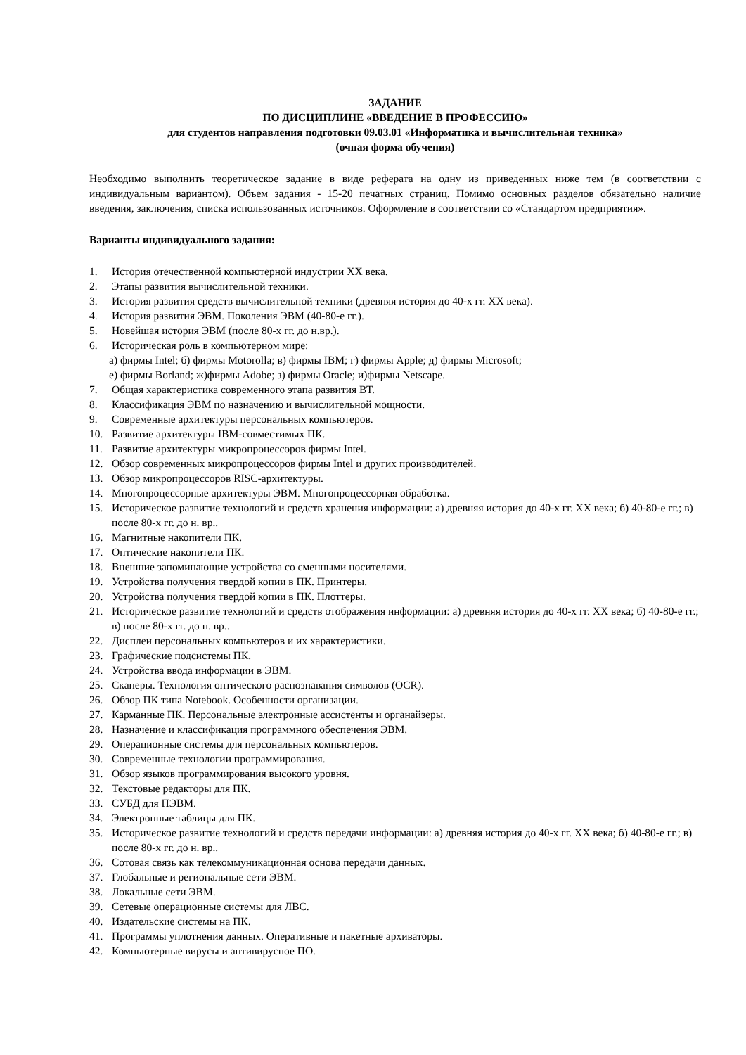ЗАДАНИЕ
ПО ДИСЦИПЛИНЕ «ВВЕДЕНИЕ В ПРОФЕССИЮ»
для студентов направления подготовки 09.03.01 «Информатика и вычислительная техника»
(очная форма обучения)
Необходимо выполнить теоретическое задание в виде реферата на одну из приведенных ниже тем (в соответствии с индивидуальным вариантом). Объем задания - 15-20 печатных страниц. Помимо основных разделов обязательно наличие введения, заключения, списка использованных источников. Оформление в соответствии со «Стандартом предприятия».
Варианты индивидуального задания:
1. История отечественной компьютерной индустрии XX века.
2. Этапы развития вычислительной техники.
3. История развития средств вычислительной техники (древняя история до 40-х гг. XX века).
4. История развития ЭВМ. Поколения ЭВМ (40-80-е гг.).
5. Новейшая история ЭВМ (после 80-х гг. до н.вр.).
6. Историческая роль в компьютерном мире:
а) фирмы Intel; б) фирмы Motorolla; в) фирмы IBM; г) фирмы Apple; д) фирмы Microsoft;
е) фирмы Borland; ж)фирмы Adobe; з) фирмы Oracle; и)фирмы Netscape.
7. Общая характеристика современного этапа развития ВТ.
8. Классификация ЭВМ по назначению и вычислительной мощности.
9. Современные архитектуры персональных компьютеров.
10. Развитие архитектуры IBM-совместимых ПК.
11. Развитие архитектуры микропроцессоров фирмы Intel.
12. Обзор современных микропроцессоров фирмы Intel и других производителей.
13. Обзор микропроцессоров RISC-архитектуры.
14. Многопроцессорные архитектуры ЭВМ. Многопроцессорная обработка.
15. Историческое развитие технологий и средств хранения информации: а) древняя история до 40-х гг. XX века; б) 40-80-е гг.; в) после 80-х гг. до н. вр..
16. Магнитные накопители ПК.
17. Оптические накопители ПК.
18. Внешние запоминающие устройства со сменными носителями.
19. Устройства получения твердой копии в ПК. Принтеры.
20. Устройства получения твердой копии в ПК. Плоттеры.
21. Историческое развитие технологий и средств отображения информации: а) древняя история до 40-х гг. XX века; б) 40-80-е гг.; в) после 80-х гг. до н. вр..
22. Дисплеи персональных компьютеров и их характеристики.
23. Графические подсистемы ПК.
24. Устройства ввода информации в ЭВМ.
25. Сканеры. Технология оптического распознавания символов (OCR).
26. Обзор ПК типа Notebook. Особенности организации.
27. Карманные ПК. Персональные электронные ассистенты и органайзеры.
28. Назначение и классификация программного обеспечения ЭВМ.
29. Операционные системы для персональных компьютеров.
30. Современные технологии программирования.
31. Обзор языков программирования высокого уровня.
32. Текстовые редакторы для ПК.
33. СУБД для ПЭВМ.
34. Электронные таблицы для ПК.
35. Историческое развитие технологий и средств передачи информации: а) древняя история до 40-х гг. XX века; б) 40-80-е гг.; в) после 80-х гг. до н. вр..
36. Сотовая связь как телекоммуникационная основа передачи данных.
37. Глобальные и региональные сети ЭВМ.
38. Локальные сети ЭВМ.
39. Сетевые операционные системы для ЛВС.
40. Издательские системы на ПК.
41. Программы уплотнения данных. Оперативные и пакетные архиваторы.
42. Компьютерные вирусы и антивирусное ПО.